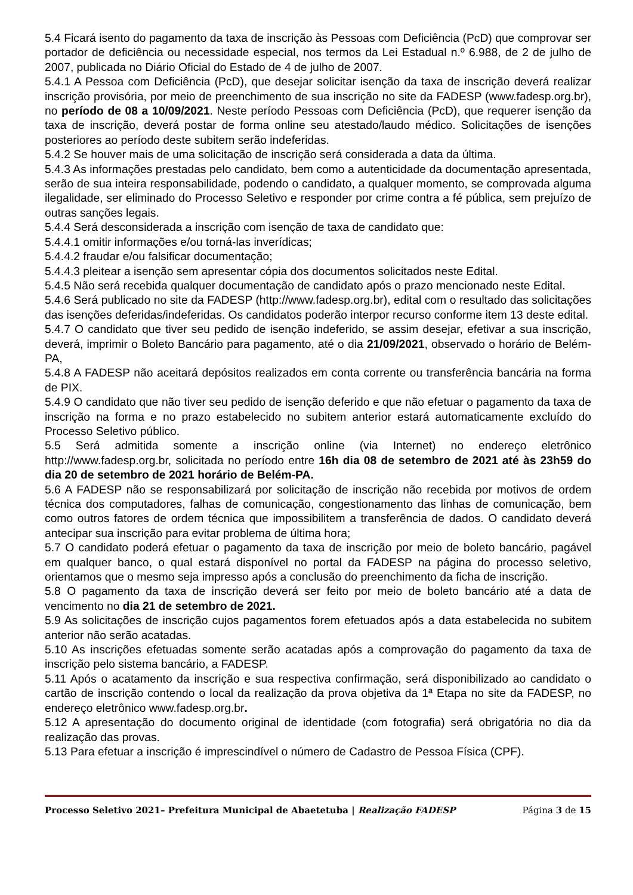5.4 Ficará isento do pagamento da taxa de inscrição às Pessoas com Deficiência (PcD) que comprovar ser portador de deficiência ou necessidade especial, nos termos da Lei Estadual n.º 6.988, de 2 de julho de 2007, publicada no Diário Oficial do Estado de 4 de julho de 2007.
5.4.1 A Pessoa com Deficiência (PcD), que desejar solicitar isenção da taxa de inscrição deverá realizar inscrição provisória, por meio de preenchimento de sua inscrição no site da FADESP (www.fadesp.org.br), no período de 08 a 10/09/2021. Neste período Pessoas com Deficiência (PcD), que requerer isenção da taxa de inscrição, deverá postar de forma online seu atestado/laudo médico. Solicitações de isenções posteriores ao período deste subitem serão indeferidas.
5.4.2 Se houver mais de uma solicitação de inscrição será considerada a data da última.
5.4.3 As informações prestadas pelo candidato, bem como a autenticidade da documentação apresentada, serão de sua inteira responsabilidade, podendo o candidato, a qualquer momento, se comprovada alguma ilegalidade, ser eliminado do Processo Seletivo e responder por crime contra a fé pública, sem prejuízo de outras sanções legais.
5.4.4 Será desconsiderada a inscrição com isenção de taxa de candidato que:
5.4.4.1 omitir informações e/ou torná-las inverídicas;
5.4.4.2 fraudar e/ou falsificar documentação;
5.4.4.3 pleitear a isenção sem apresentar cópia dos documentos solicitados neste Edital.
5.4.5 Não será recebida qualquer documentação de candidato após o prazo mencionado neste Edital.
5.4.6 Será publicado no site da FADESP (http://www.fadesp.org.br), edital com o resultado das solicitações das isenções deferidas/indeferidas. Os candidatos poderão interpor recurso conforme item 13 deste edital.
5.4.7 O candidato que tiver seu pedido de isenção indeferido, se assim desejar, efetivar a sua inscrição, deverá, imprimir o Boleto Bancário para pagamento, até o dia 21/09/2021, observado o horário de Belém-PA,
5.4.8 A FADESP não aceitará depósitos realizados em conta corrente ou transferência bancária na forma de PIX.
5.4.9 O candidato que não tiver seu pedido de isenção deferido e que não efetuar o pagamento da taxa de inscrição na forma e no prazo estabelecido no subitem anterior estará automaticamente excluído do Processo Seletivo público.
5.5 Será admitida somente a inscrição online (via Internet) no endereço eletrônico http://www.fadesp.org.br, solicitada no período entre 16h dia 08 de setembro de 2021 até às 23h59 do dia 20 de setembro de 2021 horário de Belém-PA.
5.6 A FADESP não se responsabilizará por solicitação de inscrição não recebida por motivos de ordem técnica dos computadores, falhas de comunicação, congestionamento das linhas de comunicação, bem como outros fatores de ordem técnica que impossibilitem a transferência de dados. O candidato deverá antecipar sua inscrição para evitar problema de última hora;
5.7 O candidato poderá efetuar o pagamento da taxa de inscrição por meio de boleto bancário, pagável em qualquer banco, o qual estará disponível no portal da FADESP na página do processo seletivo, orientamos que o mesmo seja impresso após a conclusão do preenchimento da ficha de inscrição.
5.8 O pagamento da taxa de inscrição deverá ser feito por meio de boleto bancário até a data de vencimento no dia 21 de setembro de 2021.
5.9 As solicitações de inscrição cujos pagamentos forem efetuados após a data estabelecida no subitem anterior não serão acatadas.
5.10 As inscrições efetuadas somente serão acatadas após a comprovação do pagamento da taxa de inscrição pelo sistema bancário, a FADESP.
5.11 Após o acatamento da inscrição e sua respectiva confirmação, será disponibilizado ao candidato o cartão de inscrição contendo o local da realização da prova objetiva da 1ª Etapa no site da FADESP, no endereço eletrônico www.fadesp.org.br.
5.12 A apresentação do documento original de identidade (com fotografia) será obrigatória no dia da realização das provas.
5.13 Para efetuar a inscrição é imprescindível o número de Cadastro de Pessoa Física (CPF).
Processo Seletivo 2021– Prefeitura Municipal de Abaetetuba | Realização FADESP Página 3 de 15